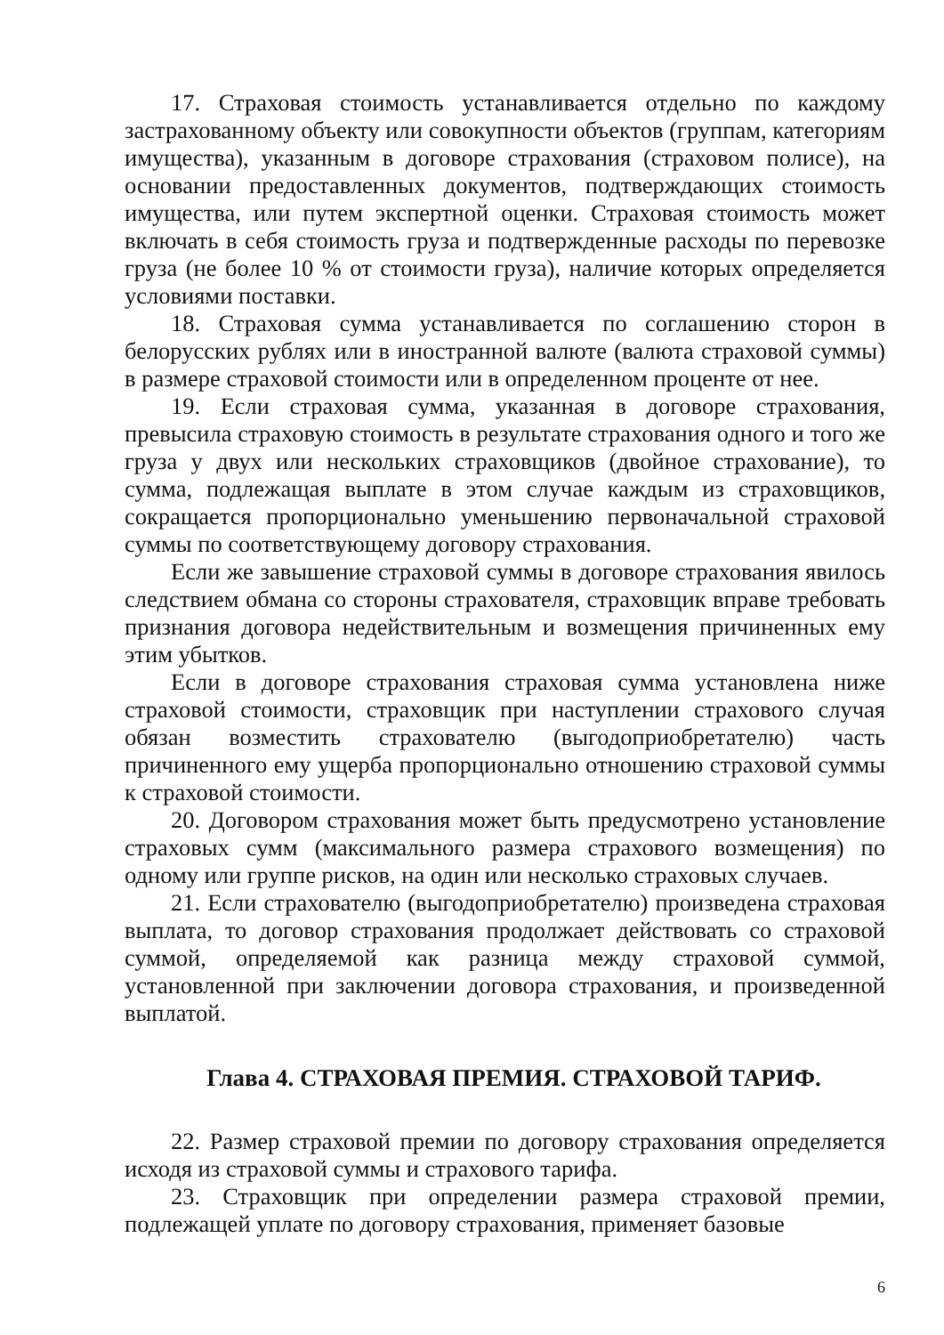17. Страховая стоимость устанавливается отдельно по каждому застрахованному объекту или совокупности объектов (группам, категориям имущества), указанным в договоре страхования (страховом полисе), на основании предоставленных документов, подтверждающих стоимость имущества, или путем экспертной оценки. Страховая стоимость может включать в себя стоимость груза и подтвержденные расходы по перевозке груза (не более 10 % от стоимости груза), наличие которых определяется условиями поставки.
18. Страховая сумма устанавливается по соглашению сторон в белорусских рублях или в иностранной валюте (валюта страховой суммы) в размере страховой стоимости или в определенном проценте от нее.
19. Если страховая сумма, указанная в договоре страхования, превысила страховую стоимость в результате страхования одного и того же груза у двух или нескольких страховщиков (двойное страхование), то сумма, подлежащая выплате в этом случае каждым из страховщиков, сокращается пропорционально уменьшению первоначальной страховой суммы по соответствующему договору страхования.
Если же завышение страховой суммы в договоре страхования явилось следствием обмана со стороны страхователя, страховщик вправе требовать признания договора недействительным и возмещения причиненных ему этим убытков.
Если в договоре страхования страховая сумма установлена ниже страховой стоимости, страховщик при наступлении страхового случая обязан возместить страхователю (выгодоприобретателю) часть причиненного ему ущерба пропорционально отношению страховой суммы к страховой стоимости.
20. Договором страхования может быть предусмотрено установление страховых сумм (максимального размера страхового возмещения) по одному или группе рисков, на один или несколько страховых случаев.
21. Если страхователю (выгодоприобретателю) произведена страховая выплата, то договор страхования продолжает действовать со страховой суммой, определяемой как разница между страховой суммой, установленной при заключении договора страхования, и произведенной выплатой.
Глава 4. СТРАХОВАЯ ПРЕМИЯ. СТРАХОВОЙ ТАРИФ.
22. Размер страховой премии по договору страхования определяется исходя из страховой суммы и страхового тарифа.
23. Страховщик при определении размера страховой премии, подлежащей уплате по договору страхования, применяет базовые
6